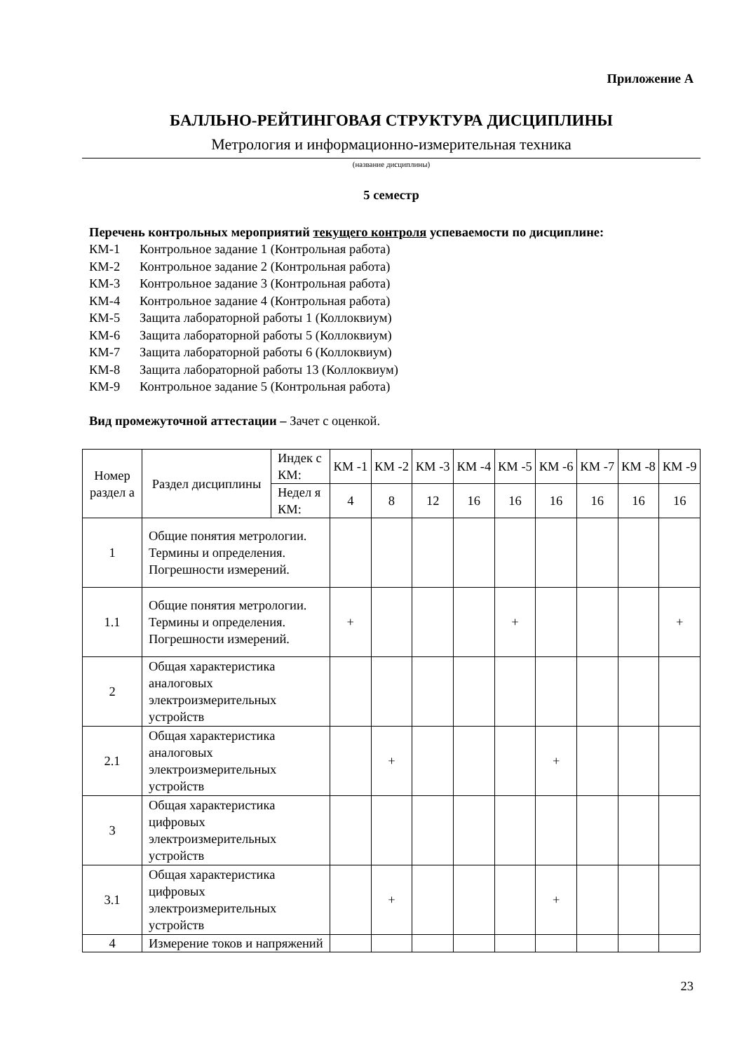Приложение А
БАЛЛЬНО-РЕЙТИНГОВАЯ СТРУКТУРА ДИСЦИПЛИНЫ
Метрология и информационно-измерительная техника
(название дисциплины)
5 семестр
Перечень контрольных мероприятий текущего контроля успеваемости по дисциплине:
КМ-1 Контрольное задание 1 (Контрольная работа)
КМ-2 Контрольное задание 2 (Контрольная работа)
КМ-3 Контрольное задание 3 (Контрольная работа)
КМ-4 Контрольное задание 4 (Контрольная работа)
КМ-5 Защита лабораторной работы 1 (Коллоквиум)
КМ-6 Защита лабораторной работы 5 (Коллоквиум)
КМ-7 Защита лабораторной работы 6 (Коллоквиум)
КМ-8 Защита лабораторной работы 13 (Коллоквиум)
КМ-9 Контрольное задание 5 (Контрольная работа)
Вид промежуточной аттестации – Зачет с оценкой.
| Номер раздел а | Раздел дисциплины | Индек с КМ: | КМ -1 | КМ -2 | КМ -3 | КМ -4 | КМ -5 | КМ -6 | КМ -7 | КМ -8 | КМ -9 |
| | | Недел я КМ: | 4 | 8 | 12 | 16 | 16 | 16 | 16 | 16 | 16 |
| 1 | Общие понятия метрологии. Термины и определения. Погрешности измерений. | | | | | | | | | | |
| 1.1 | Общие понятия метрологии. Термины и определения. Погрешности измерений. | | + | | | | + | | | | + |
| 2 | Общая характеристика аналоговых электроизмерительных устройств | | | | | | | | | | |
| 2.1 | Общая характеристика аналоговых электроизмерительных устройств | | | + | | | | + | | | |
| 3 | Общая характеристика цифровых электроизмерительных устройств | | | | | | | | | | |
| 3.1 | Общая характеристика цифровых электроизмерительных устройств | | | + | | | | + | | | |
| 4 | Измерение токов и напряжений | | | | | | | | | | |
23